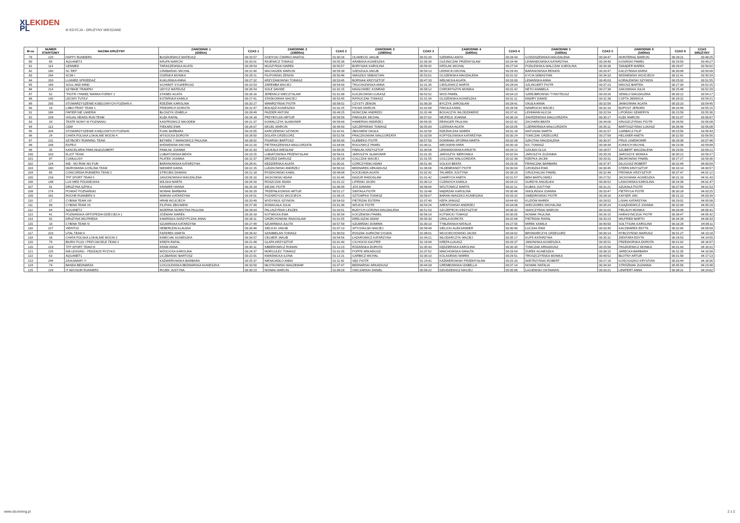XLEKIDEN
PL
III EDYCJA - DRUŻYNY MIESZANE
| M-ce | NUMER STARTOWY | NAZWA DRUŻYNY | ZAWODNIK 1 (4395m) | CZAS 1 | ZAWODNIK 2 (10800m) | CZAS 2 | ZAWODNIK 3 (10800m) | CZAS 3 | ZAWODNIK 4 (5400m) | CZAS 4 | ZAWODNIK 5 (5400m) | CZAS 5 | ZAWODNIK 6 (5400m) | CZAS 6 | CZAS DRUŻYNY |
| --- | --- | --- | --- | --- | --- | --- | --- | --- | --- | --- | --- | --- | --- | --- | --- |
| 79 | 120 | HAPPY RUNNERS | BUSZKIEWICZ MATEUSZ | 00:23:57 | GODYCKI ĆWIRKO ANATOL | 01:00:16 | OLIWIECKI JAKUB | 00:52:20 | SZEMRAJ ANITA | 00:28:44 | GODZISZEWSKA MAGDALENA | 00:34:47 | MONTERIAL MARCIN | 00:28:21 | 03:48:25 |
| 80 | 65 | AQUANET3 | KRUPA MARCIN | 00:20:01 | RAJEWICZ TOMASZ | 00:55:36 | ARABSKA AGNIESZKA | 01:00:34 | OLEJNICZAK PRZEMYSŁAW | 00:34:46 | LEWANDOWSKA KATARZYNA | 00:28:40 | KOSIŃSKI PAWEŁ | 00:29:50 | 03:49:27 |
| 81 | 114 | GENMED | TARASZEWSKA AGATA | 00:28:54 | MUSZYŃSKI MAREK | 00:50:57 | BORYSIAK KAROLINA | 00:59:42 | KRÓLAK MICHAŁ | 00:27:04 | PODLEWSKA-WALCZAK KAROLINA | 00:34:38 | ŚWIĄDER MAREK | 00:28:47 | 03:50:02 |
| 82 | 190 | SC REP | GRABAŃSKI MICHAŁ | 00:22:40 | MACIASZEK MARCIN | 00:59:38 | SZESZUŁA JAKUB | 00:54:13 | LEDNICKI MICHAŁ | 00:29:43 | BARANOWSKA RENATA | 00:33:47 | KACZYŃSKA DARIA | 00:30:08 | 03:50:09 |
| 83 | 194 | SCIM I | OSIŃSKA MONIKA | 00:29:21 | FILIPOWSKI ZENON | 00:50:46 | IWASZKO SEBASTIAN | 00:53:01 | OLSZEWSKA MAGDALENA | 00:31:02 | KYCIA SEBASTIAN | 00:34:33 | WIŚNIEWSKI WOJCIECH | 00:31:41 | 03:50:24 |
| 84 | 150 | LUXMED SPRZEDAŻ | KUKLIŃSKA ANNA | 00:27:32 | KRZYŻANOWSKI TOMASZ | 00:53:45 | BORSIAK KRZYSZTOF | 00:47:33 | WEŁNICKA AGATA | 00:33:00 | LEMAŃSKA ANNA | 00:45:03 | KORALEWSKI SZYMON | 00:25:02 | 03:51:55 |
| 85 | 199 | SOUL AND MIND | SCHMIDT SYLWERIUSZ | 00:23:53 | ZAREMBA MACIEJ | 00:54:00 | TRUCHLEWSKA ANNA | 01:01:35 | CIEŚLEWICZ MARTA | 00:28:04 | SZLINGIERT PIOTR | 00:37:23 | MIKOSZ BARTEK | 00:27:30 | 03:52:25 |
| 86 | 214 | SZYBKIE TRAMPKI | UDYCZ MATEUSZ | 00:26:54 | SOLE DAVIDE | 01:02:15 | MASŁOWIEC KONRAD | 00:58:12 | CHROMYSZYN MONIKA | 00:31:42 | NETO ANABELA | 00:27:38 | SAKOWSKA JULIA | 00:25:48 | 03:52:29 |
| 87 | 52 | "PIOTR I PAWEŁ"MARKA FORMY 2 | STANEK AGATA | 00:26:16 | JEREMICZ MIECZYSŁAW | 01:01:08 | KUCZKOWSKI ŁUKASZ | 00:52:52 | WOŚ PAWEŁ | 00:34:23 | SZREJBROWSKI TYMOTEUSZ | 00:29:26 | SEWIŁO MAGDALENA | 00:30:12 | 03:54:17 |
| 88 | 140 | LECIMY TUTAJ! | KOTARSKA KAMILA | 00:27:41 | STAŚKOWIAK MACIEJ | 00:53:45 | RATAJCZAK TOMASZ | 01:01:34 | OLSZEWSKA AGNIESZKA | 00:31:11 | MĄDRY DAWID | 00:31:38 | COFTA JADWIGA | 00:28:32 | 03:54:21 |
| 89 | 205 | STOWARZYSZENIE KSIĘGOWYCH POZNAŃ II | RZEŹNIK KAROLINA | 00:20:27 | WAWRZYŃSKI PIOTR | 00:58:52 | CZYSTY ZENON | 01:00:39 | BYCZYK JAROSŁAW | 00:28:41 | OKUŁA ANNA | 00:32:56 | JANKOWIAK AGATA | 00:33:10 | 03:54:45 |
| 90 | 19 | LABO PRINT TEAM 1 | FRIEDRICH DOROTA | 00:22:47 | BOŁĄDŹ AGNIESZKA | 01:02:25 | PIOSIK MARCIN | 01:02:08 | PAKUŁA KAMIL | 00:28:56 | NAWROCKI MACIEJ | 00:32:10 | BIJPOST JEROEN | 00:26:49 | 03:55:15 |
| 91 | 166 | PAPIER NIE UMIERA! | BŁOSZYK IZABELA | 00:28:49 | PAZDER ANTONI | 00:49:25 | MONCZAK ANDRZEJ | 01:02:48 | BOGACZYK WŁODZIMIERZ | 00:37:41 | LEHMANN ALICJA | 00:32:54 | LIPOŃSKI SEWERYN | 00:23:59 | 03:55:36 |
| 92 | 228 | VISUAL HEADS RUN TEAM | KLĘK RAFAŁ | 00:24:18 | PRZYBYLSKI ARTUR | 00:56:59 | PAWOŁEK MICHAŁ | 00:57:02 | NEJFELD JOANNA | 00:36:24 | ZAKRZEWSKA MAŁGORZATA | 00:30:17 | KLĘK MARCIN | 00:31:07 | 03:56:07 |
| 93 | 28 | TEATR NOWY W POZNANIU | KASPROWICZ NIKODEM | 00:21:37 | KOWALCZYK SŁAWOMIR | 00:59:09 | HAMERSKI ANDRZEJ | 00:59:35 | REINIGER PAULINA | 00:32:42 | ZACHARA BEATA | 00:34:09 | KRUSZCZYŃSKI PIOTR | 00:28:56 | 03:56:08 |
| 94 | 113 | GDM | PIEKARZ EWA | 00:26:07 | KEGEL MARCIN | 00:49:50 | SZCZEPAŃSKI TOMASZ | 00:55:09 | GIZIŃSKA AGATA | 00:33:05 | CZERWIŃSKA MAŁGORZATA | 00:35:11 | BARTOSZYŃSKI ŁUKASZ | 00:36:46 | 03:56:08 |
| 95 | 204 | STOWARZYSZENIE KSIĘGOWYCH POZNAŃ | FIJAK BARBARA | 00:23:55 | KARCZEWSKI SZYMON | 01:02:41 | ZBIGNIEW OKUŁA | 01:02:56 | RZEŹNICZAK MAREK | 00:31:18 | MATUSIAK MARTA | 00:31:57 | GARBACZ FILIP | 00:23:56 | 03:56:43 |
| 96 | 24 | CHATA POLSKA LOKALNIE MOCNI 4 | WYSOCKA DOROTA | 00:28:50 | DOLATA GRZEGORZ | 00:52:56 | FRĄCZKOWIAK MAŁGORZATA | 01:03:58 | KOPYDŁOWSKA KATARZYNA | 00:30:24 | TOMCZAK GRZEGORZ | 00:27:58 | HELSNER ANETA | 00:32:50 | 03:56:56 |
| 97 | 211 | SZYBCIEY RUNNING TEAM | BZYMEK 7 IWANOWICZ PAULINA | 00:28:02 | PISARSKI BARTOSZ | 00:59:30 | KLEBIEKO PIOTR | 00:57:50 | DOMINIAK-SPORNA MARTA | 00:32:08 | SZKOTAK MAGDALENA | 00:30:37 | PRUS GNIEWOMIR | 00:29:39 | 03:57:46 |
| 98 | 106 | ESPEO | WIŚNIEWSKI MICHAŁ | 00:22:20 | PIETRASZEWSKA MAŁGORZATA | 01:04:06 | ROGOWICZ PAWEŁ | 01:00:11 | WECKMAN MIRA | 00:30:16 | KIC TOMASZ | 00:38:39 | KOMOCH MICHAŁ | 00:23:36 | 03:59:08 |
| 99 | 35 | KANCELARIA PAWLAK&SZUBERT | PAWLAK JOANNA | 00:31:43 | SZUKAŁA WIESŁAW | 00:58:35 | PAWLAK KRZYSZTOF | 01:00:58 | LEWANDOWSKA ARLETA | 00:29:12 | SZAJDA OLGA | 00:28:57 | SZUBERT MAGDALENA | 00:29:56 | 03:59:21 |
| 100 | 103 | ELIOT TEAM | LUBIATOWSKA BEATA | 00:23:25 | LUBIATOWSKA PRZEMYSŁAW | 00:56:01 | JAROSZYK SŁAWOMIR | 01:01:35 | JAROSZYK WERONIKA | 00:32:54 | JAROSZYK ZUZANNA | 00:35:20 | JAROSZYK MONIKA | 00:30:12 | 03:59:27 |
| 101 | 87 | CUMULUSY | PŁATEK JOANNA | 00:22:37 | DRÓŻDŻ DARIUSZ | 01:05:28 | GOLCZAK MACIEJ | 01:01:55 | GOLCZAK MAŁGORZATA | 00:32:38 | RZEPKA JACEK | 00:29:31 | ZBOROWSKI PAWEŁ | 00:27:27 | 03:59:36 |
| 102 | 124 | IKB - NO RISK NO FUN | BARANOWSKA KATARZYNA | 00:28:41 | KĘDZIERSKA AGATA | 01:00:31 | GÓRCZYŃSKI ADAM | 00:51:40 | SOLICH BEATA | 00:29:26 | FRANCZAK BARBARA | 00:37:47 | DŁUGOSZ ROBERT | 00:32:49 | 04:00:54 |
| 103 | 160 | MUROWANA GOŚLINA TEAM | NIEMIER DARIA | 00:22:15 | LUDZKOWSKI ANDRZEJ | 00:58:33 | BEDNAREK ARKADIUSZ | 01:06:06 | HILDEBRANDT PIOTR | 00:30:04 | GRODZKA EWA | 00:30:45 | STERN KRZYSZTOF | 00:33:14 | 04:00:57 |
| 104 | 85 | CONCORDIA RUNNERS TEAM 2 | STROJEK DAMIAN | 00:21:18 | RYDZKOWSKI KAMIL | 00:48:08 | KOCEJADA AGATA | 01:02:42 | TALAREK JUSTYNA | 00:38:29 | GRUCHALSKI PAWEŁ | 00:32:48 | PRONIUK KRZYSZTOF | 00:37:47 | 04:01:12 |
| 105 | 218 | TFP SPORT TEAM II | JASIONOWSKA MAGDALENA | 00:26:10 | JACKOWSKI ADAM | 01:02:46 | MAZUR RADOSŁAW | 01:01:42 | GAWRYCH ANETA | 00:31:57 | BEM BARTŁOMIEJ | 00:27:52 | JACKOWIAK AGNIESZKA | 00:31:16 | 04:01:43 |
| 106 | 148 | LUX MED PÓŁWIEJSKA | WILSKA MARTA | 00:24:20 | ROSZCZAK ADAM | 01:01:22 | LIPIŃSKI JACEK | 01:00:13 | CUDNOCH KAMILA | 00:34:22 | SURDYK ANGELIKA | 00:36:52 | LASKOWSKA KAROLINA | 00:24:38 | 04:01:47 |
| 107 | 91 | DRUŻYNA SZPIKU | KRAMER HANNA | 00:25:19 | SIEJAK PIOTR | 01:06:49 | JÓŚ DAMIAN | 00:48:04 | WÓJTOWICZ MARTA | 00:32:21 | KUBAS JUSTYNA | 00:31:21 | SZUKAŁA PIOTR | 00:37:59 | 04:01:53 |
| 108 | 174 | POWIAT POZNAŃSKI | NOWAK BARBARA | 00:26:29 | TRZEPAŁKOWSKI ARTUR | 00:51:17 | ŚWITAŁA PIOTR | 01:10:48 | MĄDRZAK KAROLINA | 00:30:46 | SMOLIŃSKA JOANNA | 00:33:47 | PIETRYGA PIOTR | 00:30:18 | 04:03:25 |
| 109 | 181 | ROCHE RUNNERS II | MARIAK KATARZYNA | 00:24:01 | POZARZYCKI WOJCIECH | 01:08:15 | SZTOMPKA TOMASZ | 00:58:07 | BARAN-IWASZKO AGNIESZKA | 00:33:32 | SWĘDROWSKI PIOTR | 00:28:16 | KAYSER JAN | 00:31:23 | 04:03:34 |
| 110 | 17 | CYBINA TEAM VIII | HRAB WOJCIECH | 00:20:49 | WYDYMUS SZYMON | 00:54:03 | PIETRZAK ESTERA | 01:07:40 | KĘPA JANUSZ | 00:44:43 | KUZIÓW MAREK | 00:28:52 | LISIAK KATARZYNA | 00:29:01 | 04:05:08 |
| 111 | 66 | CYBINA TEAM VII | FILIPIAK ZBIGNIEW | 00:27:49 | DOMAGAŁA JULIA | 01:01:36 | WÓJCIK PIOTR | 00:54:24 | ARENTOWSKI ANDRZEJ | 00:34:06 | WIECZOREK MICHALINA | 00:35:24 | KSIĄŻKIEWICZ JOANNA | 00:32:00 | 04:05:19 |
| 112 | 64 | AQUANET2 | MIZERNA-NOWOTNA PAULINA | 00:29:04 | PALUSZYŃSKI LESZEK | 01:03:51 | BUDYCH-GÓRZNA MAGDALENA | 00:51:53 | SZCZEPECKI KRZYSZTOF | 00:36:42 | SMOCZYŃSKI MARCIN | 00:31:02 | PIELACH MONIKA | 00:33:09 | 04:05:41 |
| 113 | 41 | POZNAŃSKA ORTOPEDIA DZIECIĘCA 1 | JÓŹWIAK MAREK | 00:26:18 | KOTWICKA EWA | 01:05:58 | KOCZEWSKI PAWEŁ | 00:58:19 | KOTWICKI TOMASZ | 00:30:05 | NOWAK PAULINA | 00:26:15 | HARASYMCZUK PIOTR | 00:38:47 | 04:05:42 |
| 114 | 92 | DRUŻYNA WILFRIEDA | KAMIŃSKA-SKRZYPCZAK ANNA | 00:28:11 | GRZECHOWIAK RADOSŁAW | 01:01:55 | DRELISZAK ADAM | 00:56:30 | GRALA DOROTA | 00:32:06 | PIETRZAK RAFAŁ | 00:33:23 | WILFRIED BARTH | 00:34:28 | 04:06:33 |
| 115 | 10 | CYBINA TEAM IV | SZUMIŃSKA KATARZYNA | 00:27:49 | SZUMIŃSKA JULITA | 00:57:59 | SZUMIŃSKI DOMINIK | 01:00:10 | TYBLEWSKA NATALIA | 00:27:55 | MIREK KAMILA | 00:40:50 | SOŁTYSIAK KAROLINA | 00:33:28 | 04:08:11 |
| 116 | 227 | VIENTOS | HEBERLEIN KLAUDIA | 00:26:46 | SIELICKI JAKUB | 01:07:13 | SPYCHALSKI MACIEJ | 00:58:49 | SIELICKI ALEKSANDER | 00:30:40 | ŁUCZAK EWA | 00:33:45 | KACZMAREK EDYTA | 00:32:45 | 04:09:58 |
| 117 | 223 | UTAL TEAM II | FĄFEREK MARTA | 00:28:42 | SZAMBELAN TOMASZ | 01:00:53 | ROSZAK-SURKÓW SYLWIA | 01:08:01 | WOJCIECHOWSKI JACEK | 00:34:02 | BRONIARCZYK GRZEGORZ | 00:30:14 | RYBCZYŃSKI MARIUSZ | 00:31:27 | 04:13:19 |
| 118 | 26 | CHATA POLSKA LOKALNIE MOCNI 2 | KMIECIAK AGNIESZKA | 00:34:57 | CELMER JAKUB | 00:54:56 | ŁAZAROWICZ KATARZYNA | 01:04:21 | WŁODARCZYK MACIEJ | 00:35:17 | KUPŚ KATARZYNA | 00:35:31 | ZIENTARA EDYTA | 00:29:53 | 04:14:55 |
| 119 | 79 | BIURO PLUS I PRZYJACIELE TEAM 2 | KRĘPA RAFAŁ | 00:21:48 | GŁAPA KRZYSZTOF | 01:01:40 | CICHOCKI KACPER | 01:19:09 | KRĘPA ŁUKASZ | 00:26:37 | JANOWSKA AGNIESZKA | 00:35:51 | PRZEWORSKA DOROTA | 00:31:02 | 04:16:07 |
| 120 | 219 | TFP SPORT TEAM III | KRAM ANNA | 00:30:11 | IMBIEROWICZ ROMAN | 01:12:23 | RÓŻAŃSKA DOROTA | 01:05:43 | KĘDZIERSKA KAROLINA | 00:30:35 | TOMCZAK ARKADIUSZ | 00:25:56 | PASZKIEWICZ MONIKA | 00:31:43 | 04:16:31 |
| 121 | 125 | IKB LEASING - PĘDZĄCE RYZYKO | WÓJCICKA KAROLINA | 00:24:37 | MORGULEC TOMASZ | 01:01:35 | POPPE ARKADIUSZ | 01:07:52 | MNICHOWSKA DANUTA | 00:33:04 | ŻUREK AGNIESZKA | 00:38:15 | JARECKA BARBARA | 00:31:35 | 04:16:58 |
| 122 | 63 | AQUANET1 | LICZBAŃSKI BARTOSZ | 00:22:01 | KWAŚNICKA ILONA | 01:12:21 | GARBICZ MICHAŁ | 01:00:10 | KOLASIŃSKI MAREK | 00:29:51 | TROSZCZYŃSKA MONIKA | 00:40:52 | BŁOTNY ARTUR | 00:31:58 | 04:17:13 |
| 123 | 244 | ZASUWAMY !!! | KAŹMIEROWSKA BARBARA | 00:25:37 | NIENAJADŁO ANNA | 01:11:42 | SĘK PIOTR | 01:14:41 | KAŹMIEROWSKI PRZEMYSŁAW | 00:25:33 | WIETRZYŃSKI ROBERT | 00:27:19 | KOŚCIUSZKO KRYSTIAN | 00:33:44 | 04:18:36 |
| 124 | 74 | BANDA BEDNARZA | GOGOLEWSKA BEDNARSKA AGNIESZKA | 00:33:50 | MŁOTKOWSKI WALDEMAR | 01:07:47 | BEDNARSKI ARKADIUSZ | 00:44:28 | GREMBOWSKA IZABELLA | 00:37:14 | NOWAK NATALIA | 00:34:34 | STRÓŻNIAK ZUZANNA | 00:45:56 | 04:23:49 |
| 125 | 129 | IT ADVISOR RUNNERS | ROJEK JUSTYNA | 00:30:23 | NOWAK MARCIN | 01:08:29 | OWCZARSKI DANIEL | 00:58:22 | DZIUDZEWICZ MACIEJ | 00:35:06 | ŁAGIEWSKI OKTAWIAN | 00:33:21 | LEMPERT ANNA | 00:38:21 | 04:24:02 |
www.sts-timing.pl 2 z 2